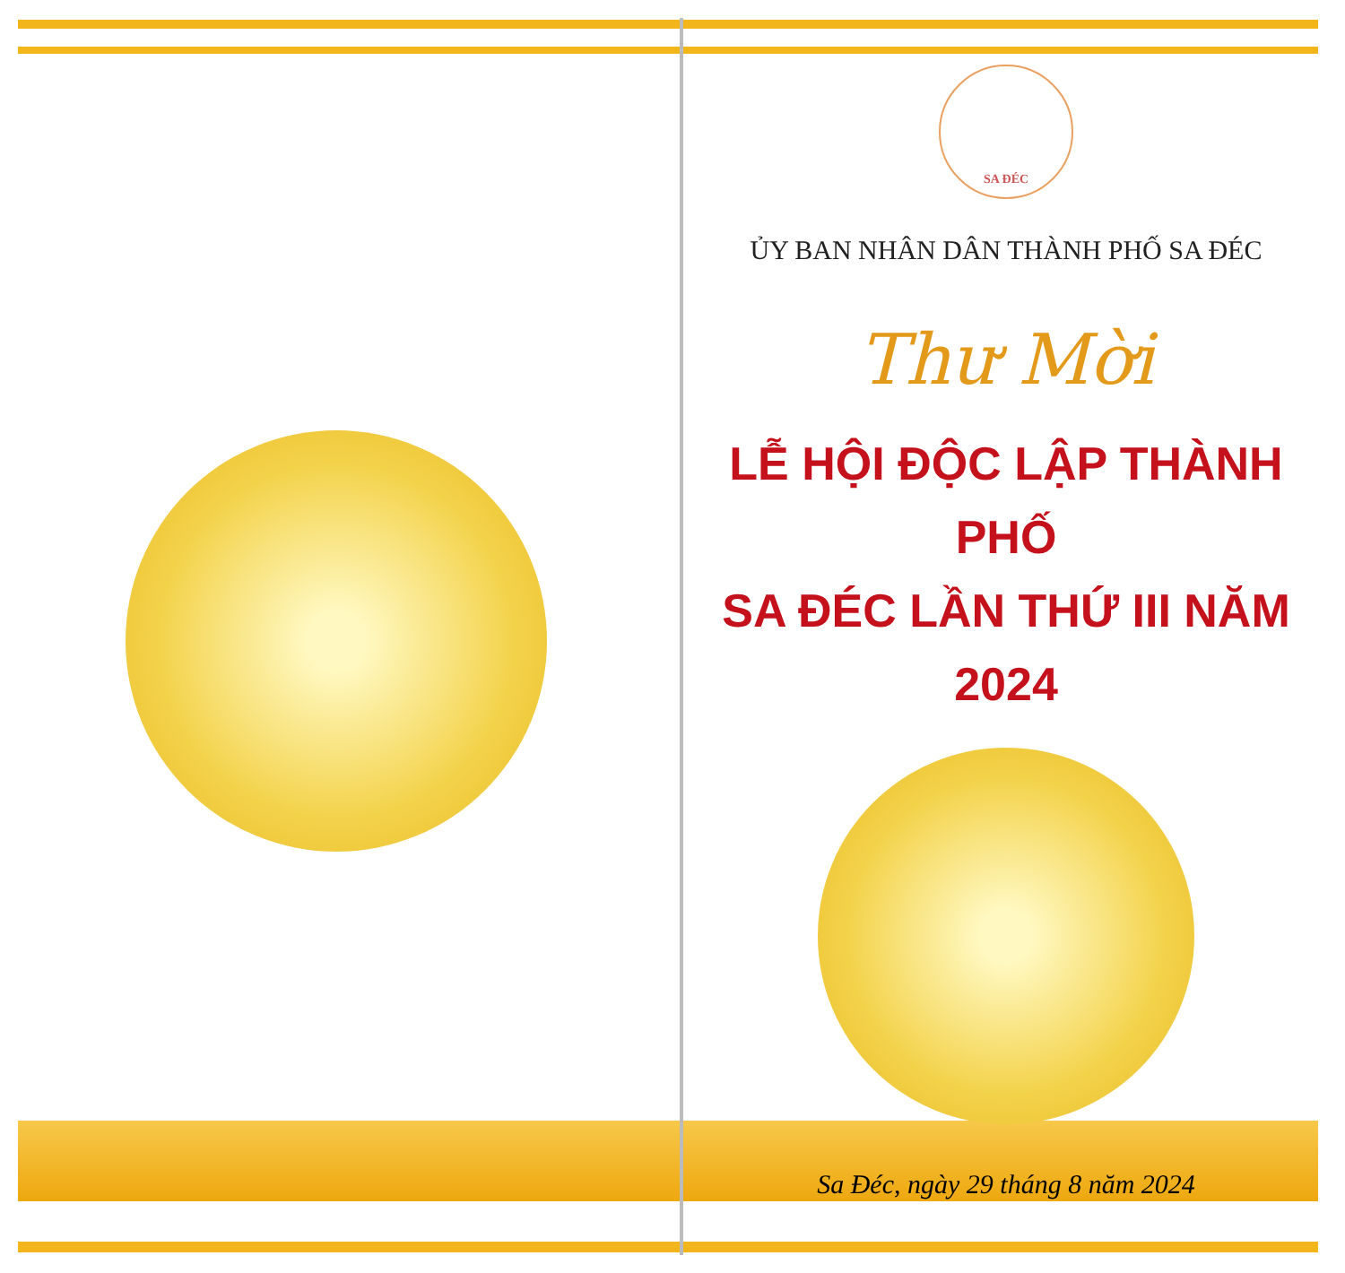SA ĐÉC
ỦY BAN NHÂN DÂN THÀNH PHỐ SA ĐÉC
Thư Mời
LỄ HỘI ĐỘC LẬP THÀNH PHỐ
SA ĐÉC LẦN THỨ III NĂM 2024
Sa Đéc, ngày 29 tháng 8 năm 2024